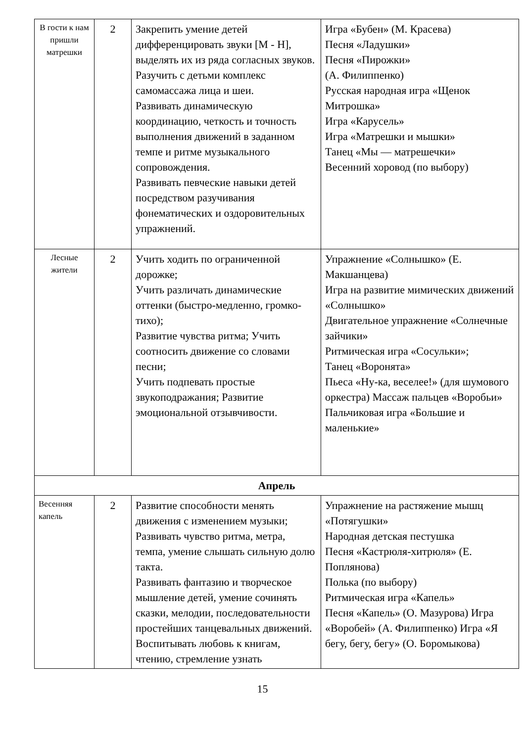| В гости к нам пришли матрешки | 2 | Закрепить умение детей дифференцировать звуки [М - Н], выделять их из ряда согласных звуков. Разучить с детьми комплекс самомассажа лица и шеи. Развивать динамическую координацию, четкость и точность выполнения движений в заданном темпе и ритме музыкального сопровождения. Развивать певческие навыки детей посредством разучивания фонематических и оздоровительных упражнений. | Игра «Бубен» (М. Красева) Песня «Ладушки» Песня «Пирожки» (А. Филиппенко) Русская народная игра «Щенок Митрошка» Игра «Карусель» Игра «Матрешки и мышки» Танец «Мы — матрешечки» Весенний хоровод (по выбору) |
| Лесные жители | 2 | Учить ходить по ограниченной дорожке; Учить различать динамические оттенки (быстро-медленно, громко-тихо); Развитие чувства ритма; Учить соотносить движение со словами песни; Учить подпевать простые звукоподражания; Развитие эмоциональной отзывчивости. | Упражнение «Солнышко» (Е. Макшанцева) Игра на развитие мимических движений «Солнышко» Двигательное упражнение «Солнечные зайчики» Ритмическая игра «Сосульки»; Танец «Воронята» Пьеса «Ну-ка, веселее!» (для шумового оркестра) Массаж пальцев «Воробьи» Пальчиковая игра «Большие и маленькие» |
| Апрель | | | |
| Весенняя капель | 2 | Развитие способности менять движения с изменением музыки; Развивать чувство ритма, метра, темпа, умение слышать сильную долю такта. Развивать фантазию и творческое мышление детей, умение сочинять сказки, мелодии, последовательности простейших танцевальных движений. Воспитывать любовь к книгам, чтению, стремление узнать | Упражнение на растяжение мышц «Потягушки» Народная детская пестушка Песня «Кастрюля-хитрюля» (Е. Поплянова) Полька (по выбору) Ритмическая игра «Капель» Песня «Капель» (О. Мазурова) Игра «Воробей» (А. Филиппенко) Игра «Я бегу, бегу, бегу» (О. Боромыкова) |
15